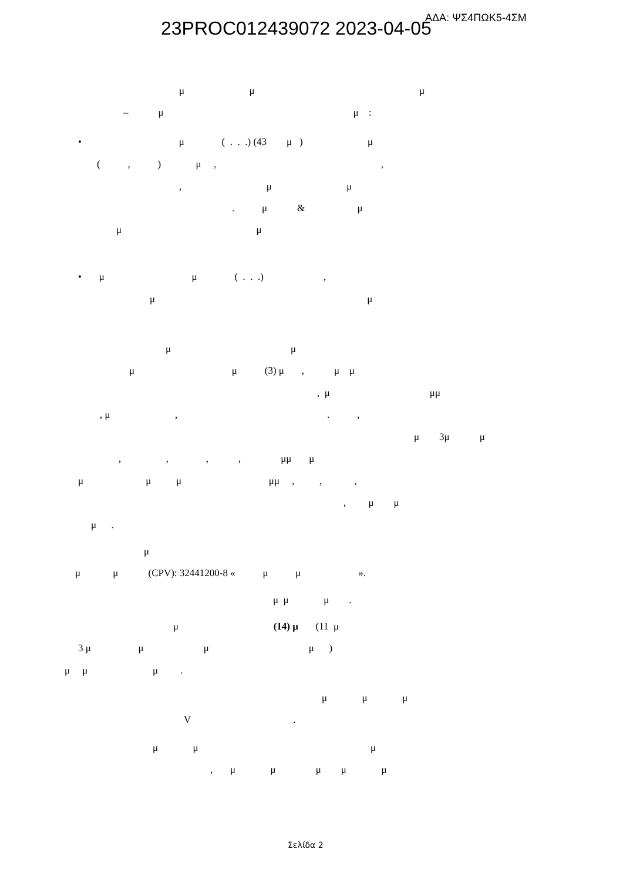23PROC012439072 2023-04-05 ΑΔΑ: ΨΣ4ΠΩΚ5-4ΣΜ
μ μ μ
– μ μ :
• μ ( . . .) (43 μ ) μ
( , ) μ , ,
, μ μ
. μ & μ
μ μ
• μ μ ( . . .) ,
μ μ
μ μ
μ μ (3) μ , μ μ
, μ μμ
, μ , . ,
μ 3μ μ
, , , , μμ μ
μ μ μ μμ , , ,
, μ μ
μ .
μ
μ μ (CPV): 32441200-8 « μ μ ».
μ μ μ .
μ (14) μ (11 μ
3 μ μ μ μ )
μ μ μ .
μ μ μ
V .
μ μ μ
, μ μ μ μ μ
Σελίδα 2